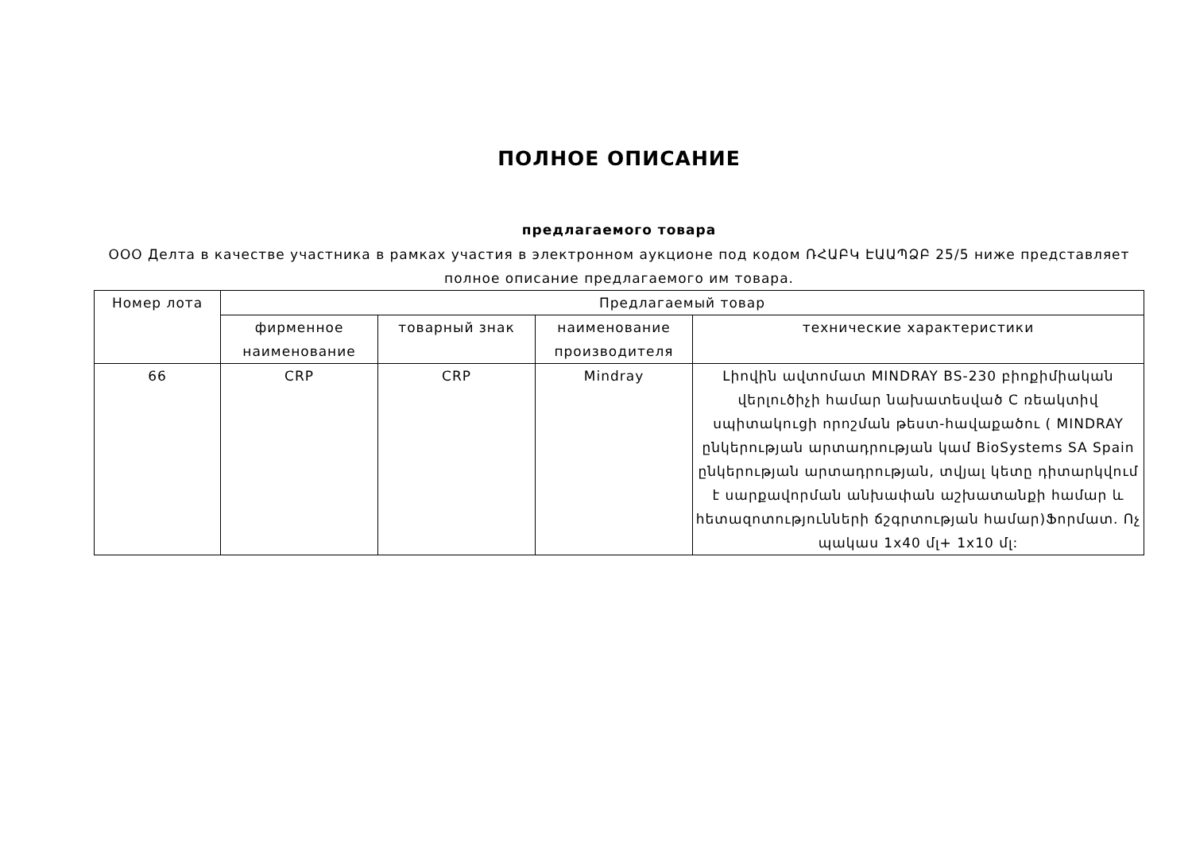ПОЛНОЕ ОПИСАНИЕ
предлагаемого товара
ООО Делта в качестве участника в рамках участия в электронном аукционе под кодом ՌՀԱԲԿ ԷԱԱՊՁԲ 25/5 ниже представляет полное описание предлагаемого им товара.
| Номер лота | Предлагаемый товар | | | |
| | фирменное наименование | товарный знак | наименование производителя | технические характеристики |
| 66 | CRP | CRP | Mindray | Լիովին ավտոմատ MINDRAY BS-230 բիոքիմիական վերլուծիչի համար նախատեսված C ռեակտիվ սպիտակուցի որոշման թեստ-հավաքածու ( MINDRAY ընկերության արտադրության կամ BioSystems SA Spain ընկերության արտադրության, տվյալ կետը դիտարկվում է սարքավորման անխափան աշխատանքի համար և հետազոտությունների ճշգրտության համար)Ֆորմատ. Ոչ պակաս 1x40 մլ+ 1x10 մլ: |